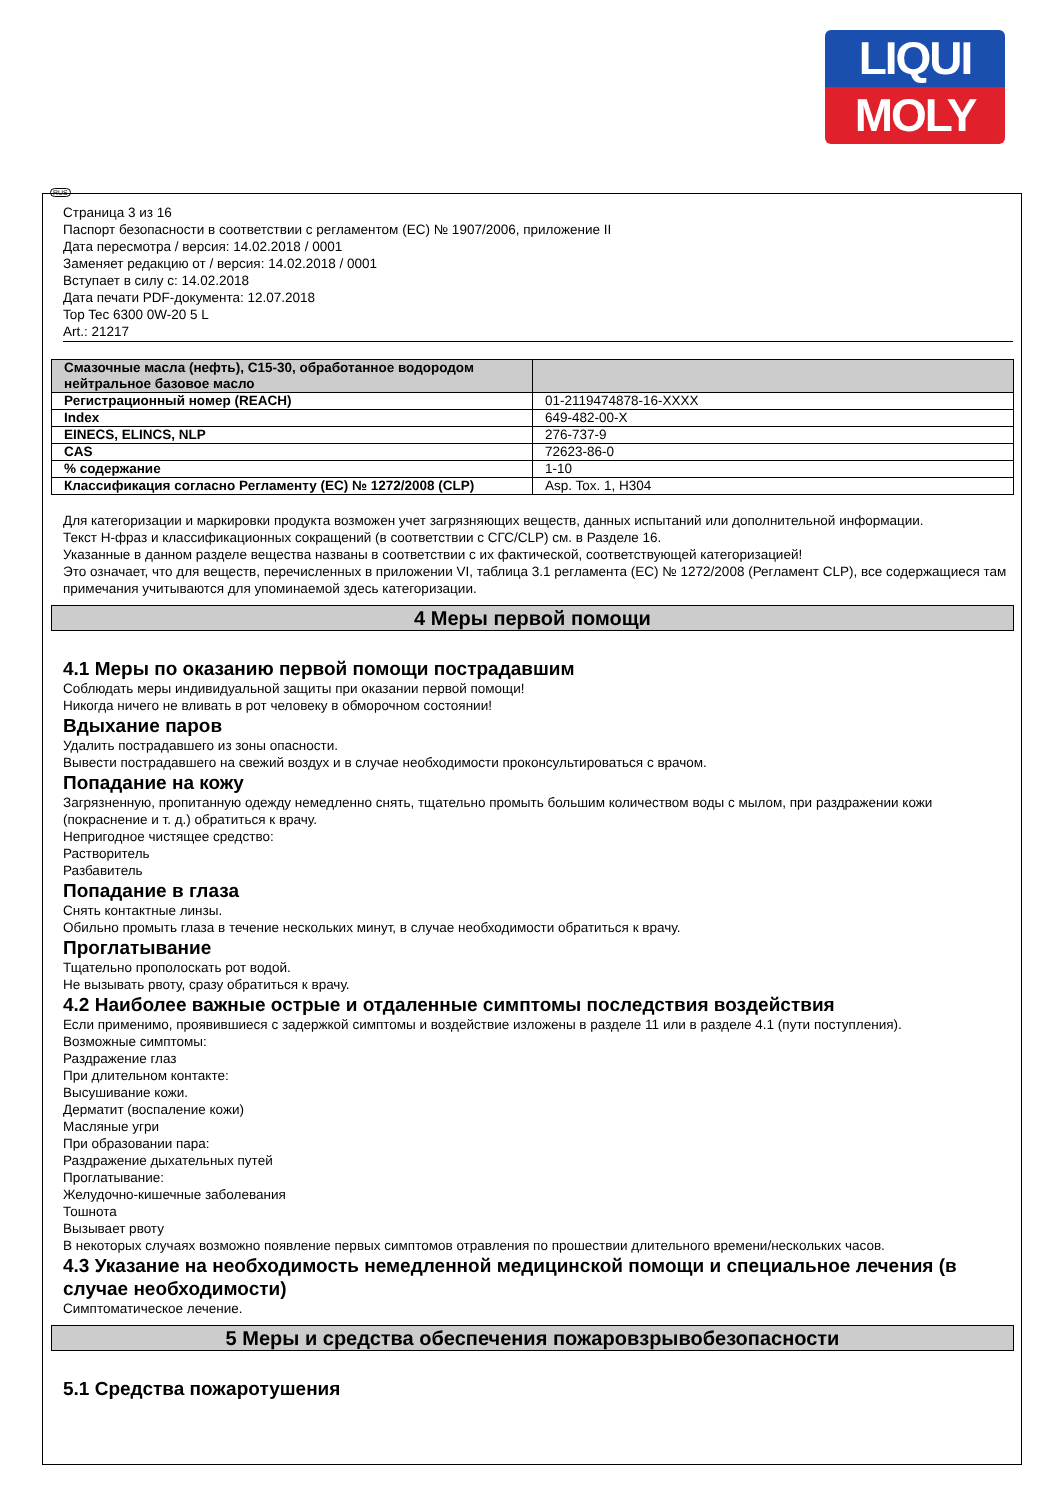LIQUI
MOLY
RUS
Страница 3 из 16
Паспорт безопасности в соответствии с регламентом (ЕС) № 1907/2006, приложение II
Дата пересмотра / версия: 14.02.2018 / 0001
Заменяет редакцию от / версия: 14.02.2018 / 0001
Вступает в силу с: 14.02.2018
Дата печати PDF-документа: 12.07.2018
Top Tec 6300 0W-20 5 L
Art.: 21217
| Смазочные масла (нефть), C15-30, обработанное водородом нейтральное базовое масло | |
| Регистрационный номер (REACH) | 01-2119474878-16-XXXX |
| Index | 649-482-00-X |
| EINECS, ELINCS, NLP | 276-737-9 |
| CAS | 72623-86-0 |
| % содержание | 1-10 |
| Классификация согласно Регламенту (ЕС) № 1272/2008 (CLP) | Asp. Tox. 1, H304 |
Для категоризации и маркировки продукта возможен учет загрязняющих веществ, данных испытаний или дополнительной информации.
Текст H-фраз и классификационных сокращений (в соответствии с СГС/CLP) см. в Разделе 16.
Указанные в данном разделе вещества названы в соответствии с их фактической, соответствующей категоризацией!
Это означает, что для веществ, перечисленных в приложении VI, таблица 3.1 регламента (ЕС) № 1272/2008 (Регламент CLP), все содержащиеся там примечания учитываются для упоминаемой здесь категоризации.
4 Меры первой помощи
4.1 Меры по оказанию первой помощи пострадавшим
Соблюдать меры индивидуальной защиты при оказании первой помощи!
Никогда ничего не вливать в рот человеку в обморочном состоянии!
Вдыхание паров
Удалить пострадавшего из зоны опасности.
Вывести пострадавшего на свежий воздух и в случае необходимости проконсультироваться с врачом.
Попадание на кожу
Загрязненную, пропитанную одежду немедленно снять, тщательно промыть большим количеством воды с мылом, при раздражении кожи (покраснение и т. д.) обратиться к врачу.
Непригодное чистящее средство:
Растворитель
Разбавитель
Попадание в глаза
Снять контактные линзы.
Обильно промыть глаза в течение нескольких минут, в случае необходимости обратиться к врачу.
Проглатывание
Тщательно прополоскать рот водой.
Не вызывать рвоту, сразу обратиться к врачу.
4.2 Наиболее важные острые и отдаленные симптомы последствия воздействия
Если применимо, проявившиеся с задержкой симптомы и воздействие изложены в разделе 11 или в разделе 4.1 (пути поступления).
Возможные симптомы:
Раздражение глаз
При длительном контакте:
Высушивание кожи.
Дерматит (воспаление кожи)
Масляные угри
При образовании пара:
Раздражение дыхательных путей
Проглатывание:
Желудочно-кишечные заболевания
Тошнота
Вызывает рвоту
В некоторых случаях возможно появление первых симптомов отравления по прошествии длительного времени/нескольких часов.
4.3 Указание на необходимость немедленной медицинской помощи и специальное лечения (в случае необходимости)
Симптоматическое лечение.
5 Меры и средства обеспечения пожаровзрывобезопасности
5.1 Средства пожаротушения